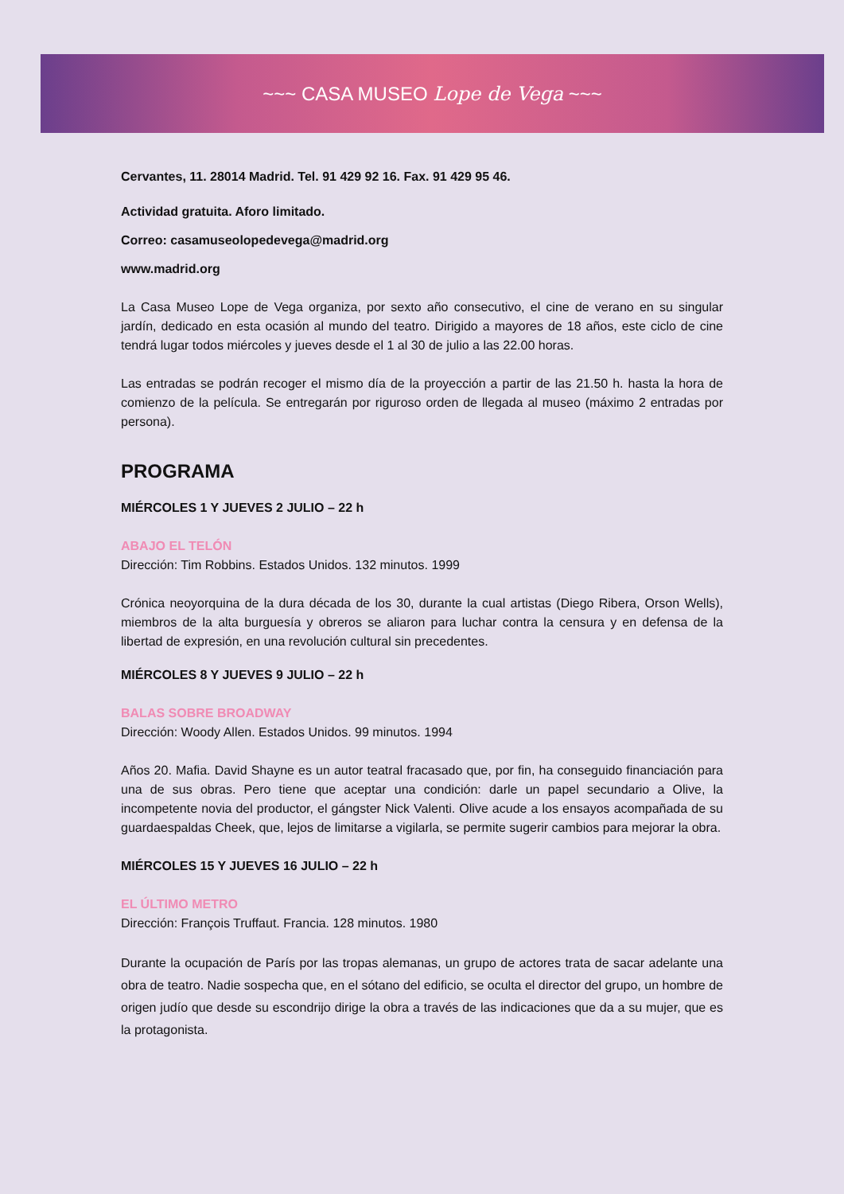~~~ CASA MUSEO Lope de Vega ~~~
Cervantes, 11. 28014 Madrid. Tel. 91 429 92 16. Fax. 91 429 95 46.
Actividad gratuita. Aforo limitado.
Correo: casamuseolopedevega@madrid.org
www.madrid.org
La Casa Museo Lope de Vega organiza, por sexto año consecutivo, el cine de verano en su singular jardín, dedicado en esta ocasión al mundo del teatro. Dirigido a mayores de 18 años, este ciclo de cine tendrá lugar todos miércoles y jueves desde el 1 al 30 de julio a las 22.00 horas.
Las entradas se podrán recoger el mismo día de la proyección a partir de las 21.50 h. hasta la hora de comienzo de la película. Se entregarán por riguroso orden de llegada al museo (máximo 2 entradas por persona).
PROGRAMA
MIÉRCOLES 1 Y JUEVES 2 JULIO – 22 h
ABAJO EL TELÓN
Dirección: Tim Robbins. Estados Unidos. 132 minutos. 1999
Crónica neoyorquina de la dura década de los 30, durante la cual artistas (Diego Ribera, Orson Wells), miembros de la alta burguesía y obreros se aliaron para luchar contra la censura y en defensa de la libertad de expresión, en una revolución cultural sin precedentes.
MIÉRCOLES 8 Y JUEVES 9 JULIO – 22 h
BALAS SOBRE BROADWAY
Dirección: Woody Allen. Estados Unidos. 99 minutos. 1994
Años 20. Mafia. David Shayne es un autor teatral fracasado que, por fin, ha conseguido financiación para una de sus obras. Pero tiene que aceptar una condición: darle un papel secundario a Olive, la incompetente novia del productor, el gángster Nick Valenti. Olive acude a los ensayos acompañada de su guardaespaldas Cheek, que, lejos de limitarse a vigilarla, se permite sugerir cambios para mejorar la obra.
MIÉRCOLES 15 Y JUEVES 16 JULIO – 22 h
EL ÚLTIMO METRO
Dirección: François Truffaut. Francia. 128 minutos. 1980
Durante la ocupación de París por las tropas alemanas, un grupo de actores trata de sacar adelante una obra de teatro. Nadie sospecha que, en el sótano del edificio, se oculta el director del grupo, un hombre de origen judío que desde su escondrijo dirige la obra a través de las indicaciones que da a su mujer, que es la protagonista.